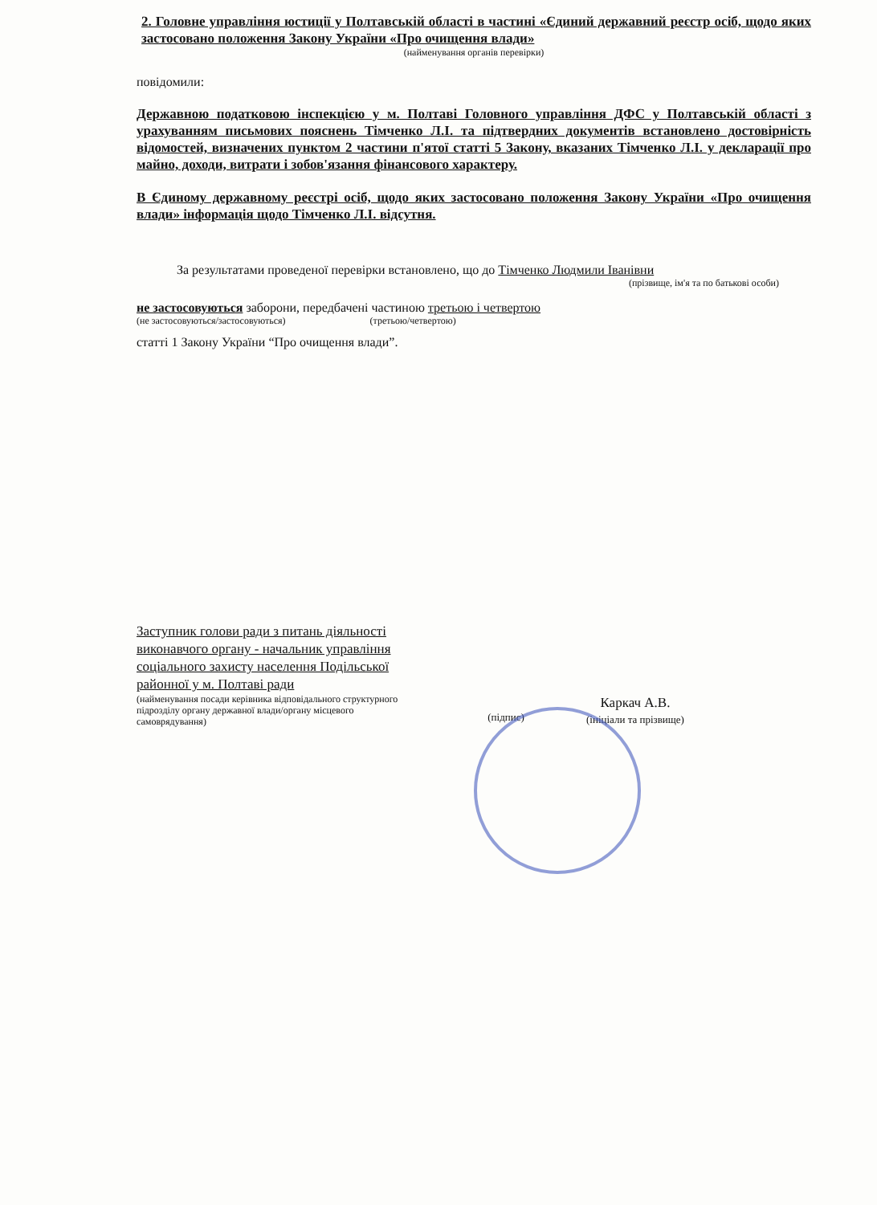2. Головне управління юстиції у Полтавській області в частині «Єдиний державний реєстр осіб, щодо яких застосовано положення Закону України «Про очищення влади»
(найменування органів перевірки)
повідомили:
Державною податковою інспекцією у м. Полтаві Головного управління ДФС у Полтавській області з урахуванням письмових пояснень Тімченко Л.І. та підтвердних документів встановлено достовірність відомостей, визначених пунктом 2 частини п'ятої статті 5 Закону, вказаних Тімченко Л.І. у декларації про майно, доходи, витрати і зобов'язання фінансового характеру.
В Єдиному державному реєстрі осіб, щодо яких застосовано положення Закону України «Про очищення влади» інформація щодо Тімченко Л.І. відсутня.
За результатами проведеної перевірки встановлено, що до Тімченко Людмили Іванівни
(прізвище, ім'я та по батькові особи)
не застосовуються заборони, передбачені частиною третьою і четвертою
(не застосовуються/застосовуються) (третьою/четвертою)
статті 1 Закону України “Про очищення влади”.
Заступник голови ради з питань діяльності виконавчого органу - начальник управління соціального захисту населення Подільської районної у м. Полтаві ради
(найменування посади керівника відповідального структурного підрозділу органу державної влади/органу місцевого самоврядування)
(підпис)
Каркач А.В.
(ініціали та прізвище)